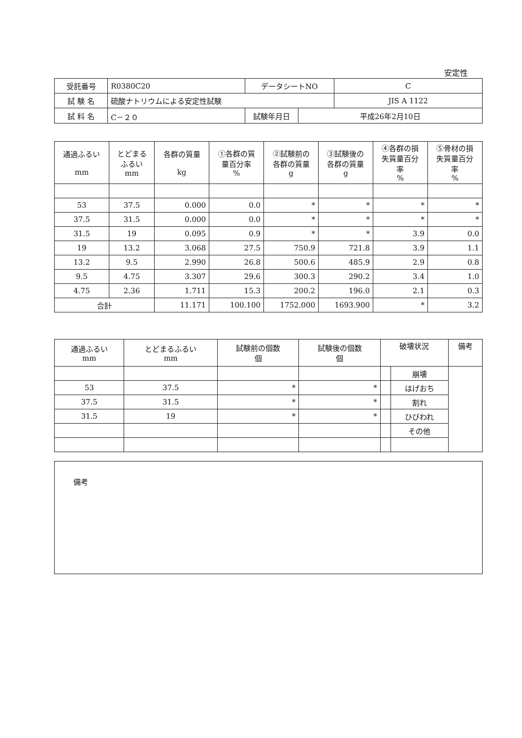安定性
| 受託番号 | R0380C20 | データシートNO | | C |
| 試 験 名 | 硫酸ナトリウムによる安定性試験 | | | JIS A 1122 |
| 試 料 名 | C－２０ | 試験年月日 | 平成26年2月10日 | |
| 通過ふるい mm | とどまる ふるい mm | 各群の質量 kg | ①各群の質 量百分率 % | ②試験前の 各群の質量 g | ③試験後の 各群の質量 g | ④各群の損 失質量百分 率 % | ⑤骨材の損 失質量百分 率 % |
| --- | --- | --- | --- | --- | --- | --- | --- |
| 53 | 37.5 | 0.000 | 0.0 | * | * | * | * |
| 37.5 | 31.5 | 0.000 | 0.0 | * | * | * | * |
| 31.5 | 19 | 0.095 | 0.9 | * | * | 3.9 | 0.0 |
| 19 | 13.2 | 3.068 | 27.5 | 750.9 | 721.8 | 3.9 | 1.1 |
| 13.2 | 9.5 | 2.990 | 26.8 | 500.6 | 485.9 | 2.9 | 0.8 |
| 9.5 | 4.75 | 3.307 | 29.6 | 300.3 | 290.2 | 3.4 | 1.0 |
| 4.75 | 2.36 | 1.711 | 15.3 | 200.2 | 196.0 | 2.1 | 0.3 |
| 合計 | | 11.171 | 100.100 | 1752.000 | 1693.900 | * | 3.2 |
| 通過ふるい mm | とどまるふるい mm | 試験前の個数 個 | 試験後の個数 個 | 破壊状況 | | 備考 |
| --- | --- | --- | --- | --- | --- | --- |
| | | | | | 崩壊 | |
| 53 | 37.5 | * | * | | はげおち | |
| 37.5 | 31.5 | * | * | | 割れ | |
| 31.5 | 19 | * | * | | ひびわれ | |
| | | | | | その他 | |
備考